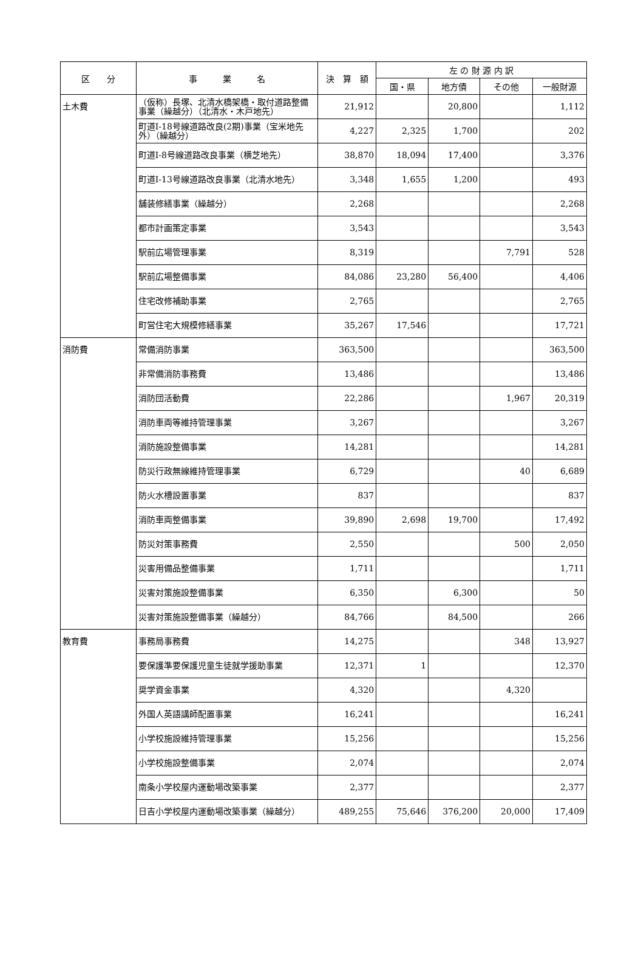| 区 分 | 事 業 名 | 決 算 額 | 左 の 財 源 内 訳 | | | |
| --- | --- | --- | --- | --- | --- | --- |
| | | | 国・県 | 地方債 | その他 | 一般財源 |
| 土木費 | （仮称）長塚、北清水橋架橋・取付道路整備事業（繰越分）（北清水・木戸地先） | 21,912 | | 20,800 | | 1,112 |
| | 町道Ⅰ-18号線道路改良(2期)事業（宝米地先外）（繰越分） | 4,227 | 2,325 | 1,700 | | 202 |
| | 町道Ⅰ-8号線道路改良事業（横芝地先） | 38,870 | 18,094 | 17,400 | | 3,376 |
| | 町道Ⅰ-13号線道路改良事業（北清水地先） | 3,348 | 1,655 | 1,200 | | 493 |
| | 舗装修繕事業（繰越分） | 2,268 | | | | 2,268 |
| | 都市計画策定事業 | 3,543 | | | | 3,543 |
| | 駅前広場管理事業 | 8,319 | | | 7,791 | 528 |
| | 駅前広場整備事業 | 84,086 | 23,280 | 56,400 | | 4,406 |
| | 住宅改修補助事業 | 2,765 | | | | 2,765 |
| | 町営住宅大規模修繕事業 | 35,267 | 17,546 | | | 17,721 |
| 消防費 | 常備消防事業 | 363,500 | | | | 363,500 |
| | 非常備消防事務費 | 13,486 | | | | 13,486 |
| | 消防団活動費 | 22,286 | | | 1,967 | 20,319 |
| | 消防車両等維持管理事業 | 3,267 | | | | 3,267 |
| | 消防施設整備事業 | 14,281 | | | | 14,281 |
| | 防災行政無線維持管理事業 | 6,729 | | | 40 | 6,689 |
| | 防火水槽設置事業 | 837 | | | | 837 |
| | 消防車両整備事業 | 39,890 | 2,698 | 19,700 | | 17,492 |
| | 防災対策事務費 | 2,550 | | | 500 | 2,050 |
| | 災害用備品整備事業 | 1,711 | | | | 1,711 |
| | 災害対策施設整備事業 | 6,350 | | 6,300 | | 50 |
| | 災害対策施設整備事業（繰越分） | 84,766 | | 84,500 | | 266 |
| 教育費 | 事務局事務費 | 14,275 | | | 348 | 13,927 |
| | 要保護準要保護児童生徒就学援助事業 | 12,371 | 1 | | | 12,370 |
| | 奨学資金事業 | 4,320 | | | 4,320 | |
| | 外国人英語講師配置事業 | 16,241 | | | | 16,241 |
| | 小学校施設維持管理事業 | 15,256 | | | | 15,256 |
| | 小学校施設整備事業 | 2,074 | | | | 2,074 |
| | 南条小学校屋内運動場改築事業 | 2,377 | | | | 2,377 |
| | 日吉小学校屋内運動場改築事業（繰越分） | 489,255 | 75,646 | 376,200 | 20,000 | 17,409 |